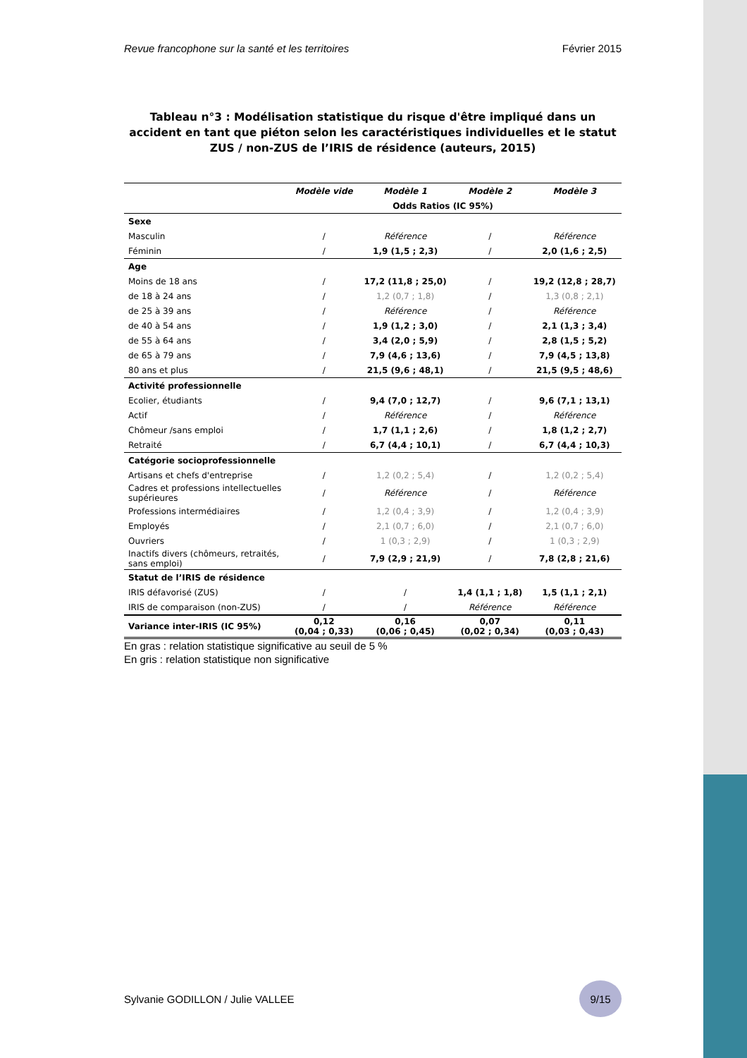Revue francophone sur la santé et les territoires Février 2015
Tableau n°3 : Modélisation statistique du risque d'être impliqué dans un accident en tant que piéton selon les caractéristiques individuelles et le statut ZUS / non-ZUS de l’IRIS de résidence (auteurs, 2015)
| | Modèle vide | Modèle 1 | Modèle 2 | Modèle 3 |
| | | Odds Ratios (IC 95%) | | |
| Sexe | | | | |
| Masculin | / | Référence | / | Référence |
| Féminin | / | 1,9 (1,5 ; 2,3) | / | 2,0 (1,6 ; 2,5) |
| Age | | | | |
| Moins de 18 ans | / | 17,2 (11,8 ; 25,0) | / | 19,2 (12,8 ; 28,7) |
| de 18 à 24 ans | / | 1,2 (0,7 ; 1,8) | / | 1,3 (0,8 ; 2,1) |
| de 25 à 39 ans | / | Référence | / | Référence |
| de 40 à 54 ans | / | 1,9 (1,2 ; 3,0) | / | 2,1 (1,3 ; 3,4) |
| de 55 à 64 ans | / | 3,4 (2,0 ; 5,9) | / | 2,8 (1,5 ; 5,2) |
| de 65 à 79 ans | / | 7,9 (4,6 ; 13,6) | / | 7,9 (4,5 ; 13,8) |
| 80 ans et plus | / | 21,5 (9,6 ; 48,1) | / | 21,5 (9,5 ; 48,6) |
| Activité professionnelle | | | | |
| Ecolier, étudiants | / | 9,4 (7,0 ; 12,7) | / | 9,6 (7,1 ; 13,1) |
| Actif | / | Référence | / | Référence |
| Chômeur /sans emploi | / | 1,7 (1,1 ; 2,6) | / | 1,8 (1,2 ; 2,7) |
| Retraité | / | 6,7 (4,4 ; 10,1) | / | 6,7 (4,4 ; 10,3) |
| Catégorie socioprofessionnelle | | | | |
| Artisans et chefs d'entreprise | / | 1,2 (0,2 ; 5,4) | / | 1,2 (0,2 ; 5,4) |
| Cadres et professions intellectuelles supérieures | / | Référence | / | Référence |
| Professions intermédiaires | / | 1,2 (0,4 ; 3,9) | / | 1,2 (0,4 ; 3,9) |
| Employés | / | 2,1 (0,7 ; 6,0) | / | 2,1 (0,7 ; 6,0) |
| Ouvriers | / | 1 (0,3 ; 2,9) | / | 1 (0,3 ; 2,9) |
| Inactifs divers (chômeurs, retraités, sans emploi) | / | 7,9 (2,9 ; 21,9) | / | 7,8 (2,8 ; 21,6) |
| Statut de l’IRIS de résidence | | | | |
| IRIS défavorisé (ZUS) | / | / | 1,4 (1,1 ; 1,8) | 1,5 (1,1 ; 2,1) |
| IRIS de comparaison (non-ZUS) | / | / | Référence | Référence |
| Variance inter-IRIS (IC 95%) | 0,12 (0,04 ; 0,33) | 0,16 (0,06 ; 0,45) | 0,07 (0,02 ; 0,34) | 0,11 (0,03 ; 0,43) |
En gras : relation statistique significative au seuil de 5 %
En gris : relation statistique non significative
Sylvanie GODILLON / Julie VALLEE 9/15